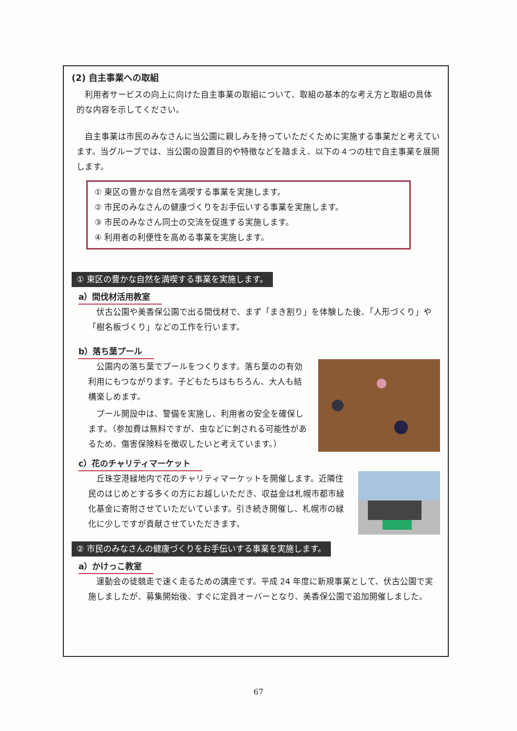(2) 自主事業への取組
利用者サービスの向上に向けた自主事業の取組について、取組の基本的な考え方と取組の具体的な内容を示してください。
自主事業は市民のみなさんに当公園に親しみを持っていただくために実施する事業だと考えています。当グループでは、当公園の設置目的や特徴などを踏まえ、以下の４つの柱で自主事業を展開します。
① 東区の豊かな自然を満喫する事業を実施します。
② 市民のみなさんの健康づくりをお手伝いする事業を実施します。
③ 市民のみなさん同士の交流を促進する実施します。
④ 利用者の利便性を高める事業を実施します。
① 東区の豊かな自然を満喫する事業を実施します。
a）間伐材活用教室
伏古公園や美香保公園で出る間伐材で、まず「まき割り」を体験した後、「人形づくり」や「樹名板づくり」などの工作を行います。
b）落ち葉プール
公園内の落ち葉でプールをつくります。落ち葉のの有効利用にもつながります。子どもたちはもちろん、大人も結構楽しめます。
プール開設中は、警備を実施し、利用者の安全を確保します。（参加費は無料ですが、虫などに刺される可能性があるため、傷害保険料を徴収したいと考えています。）
c）花のチャリティマーケット
丘珠空港緑地内で花のチャリティマーケットを開催します。近隣住民のはじめとする多くの方にお越しいただき、収益金は札幌市都市緑化基金に寄附させていただいています。引き続き開催し、札幌市の緑化に少しですが貢献させていただきます。
② 市民のみなさんの健康づくりをお手伝いする事業を実施します。
a）かけっこ教室
運動会の徒競走で速く走るための講座です。平成 24 年度に新規事業として、伏古公園で実施しましたが、募集開始後、すぐに定員オーバーとなり、美香保公園で追加開催しました。
67